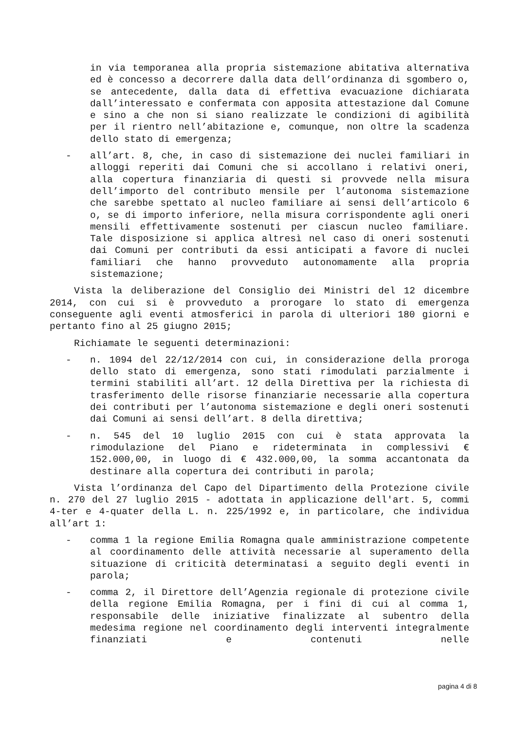in via temporanea alla propria sistemazione abitativa alternativa ed è concesso a decorrere dalla data dell’ordinanza di sgombero o, se antecedente, dalla data di effettiva evacuazione dichiarata dall’interessato e confermata con apposita attestazione dal Comune e sino a che non si siano realizzate le condizioni di agibilità per il rientro nell’abitazione e, comunque, non oltre la scadenza dello stato di emergenza;
- all’art. 8, che, in caso di sistemazione dei nuclei familiari in alloggi reperiti dai Comuni che si accollano i relativi oneri, alla copertura finanziaria di questi si provvede nella misura dell’importo del contributo mensile per l’autonoma sistemazione che sarebbe spettato al nucleo familiare ai sensi dell’articolo 6 o, se di importo inferiore, nella misura corrispondente agli oneri mensili effettivamente sostenuti per ciascun nucleo familiare. Tale disposizione si applica altresì nel caso di oneri sostenuti dai Comuni per contributi da essi anticipati a favore di nuclei familiari che hanno provveduto autonomamente alla propria sistemazione;
Vista la deliberazione del Consiglio dei Ministri del 12 dicembre 2014, con cui si è provveduto a prorogare lo stato di emergenza conseguente agli eventi atmosferici in parola di ulteriori 180 giorni e pertanto fino al 25 giugno 2015;
Richiamate le seguenti determinazioni:
- n. 1094 del 22/12/2014 con cui, in considerazione della proroga dello stato di emergenza, sono stati rimodulati parzialmente i termini stabiliti all’art. 12 della Direttiva per la richiesta di trasferimento delle risorse finanziarie necessarie alla copertura dei contributi per l’autonoma sistemazione e degli oneri sostenuti dai Comuni ai sensi dell’art. 8 della direttiva;
- n. 545 del 10 luglio 2015 con cui è stata approvata la rimodulazione del Piano e rideterminata in complessivi € 152.000,00, in luogo di € 432.000,00, la somma accantonata da destinare alla copertura dei contributi in parola;
Vista l’ordinanza del Capo del Dipartimento della Protezione civile n. 270 del 27 luglio 2015 - adottata in applicazione dell'art. 5, commi 4-ter e 4-quater della L. n. 225/1992 e, in particolare, che individua all’art 1:
- comma 1 la regione Emilia Romagna quale amministrazione competente al coordinamento delle attività necessarie al superamento della situazione di criticità determinatasi a seguito degli eventi in parola;
- comma 2, il Direttore dell’Agenzia regionale di protezione civile della regione Emilia Romagna, per i fini di cui al comma 1, responsabile delle iniziative finalizzate al subentro della medesima regione nel coordinamento degli interventi integralmente finanziati e contenuti nelle
pagina 4 di 8